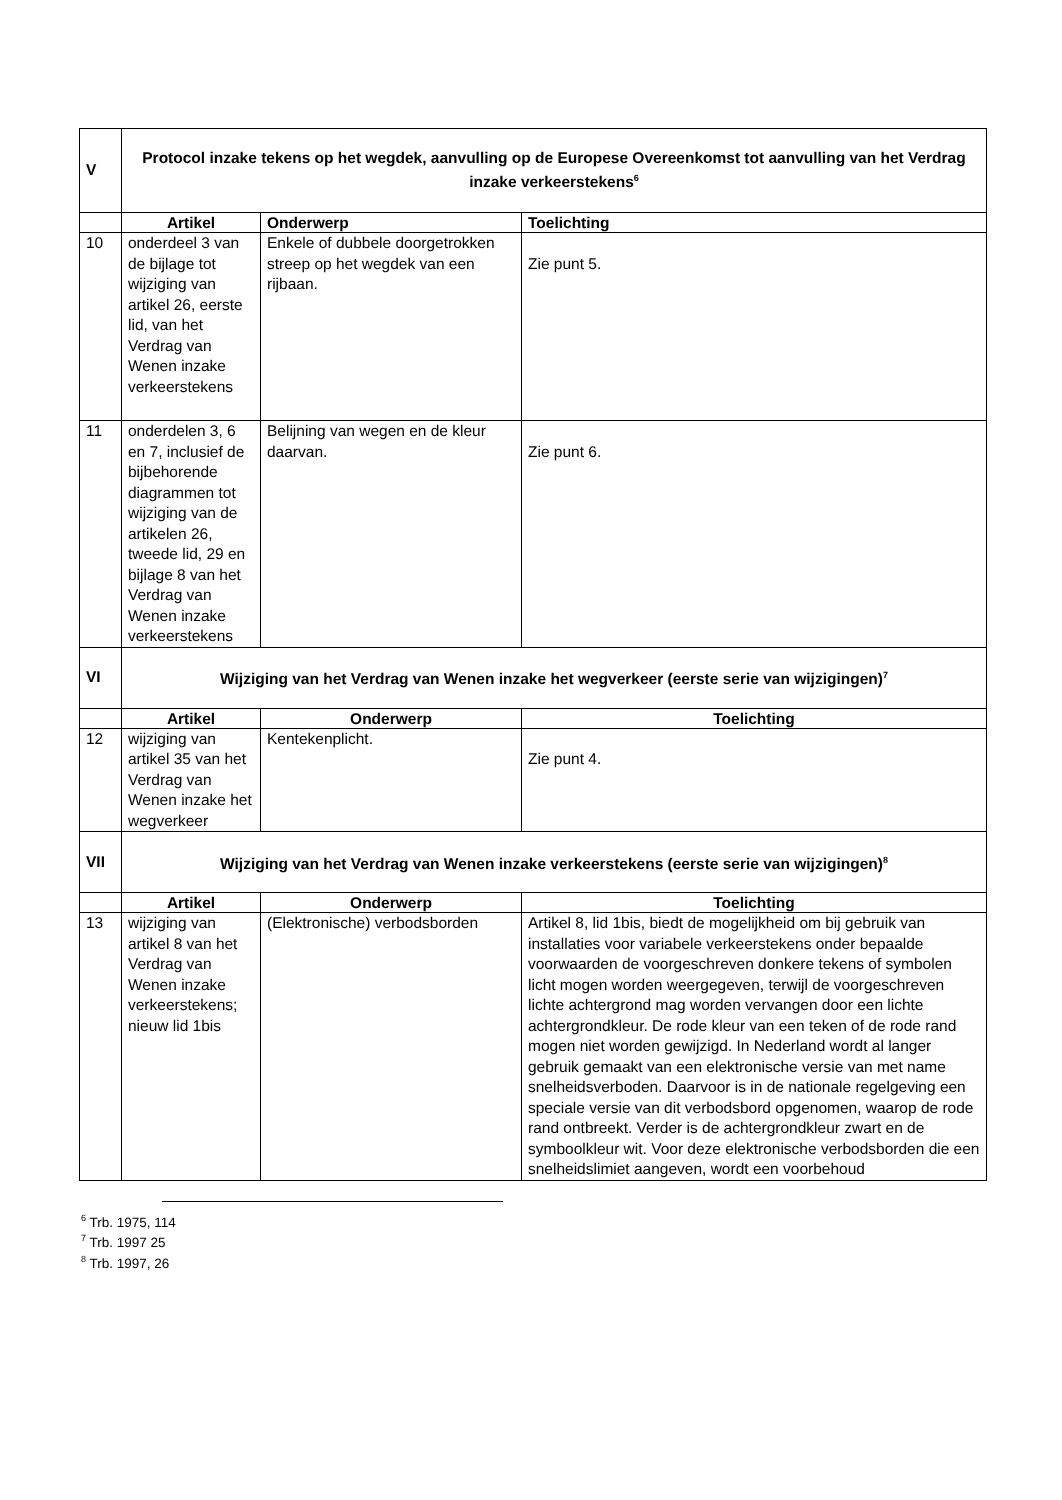| V | Protocol inzake tekens op het wegdek, aanvulling op de Europese Overeenkomst tot aanvulling van het Verdrag inzake verkeerstekens<sup>6</sup> | | |
| | Artikel | Onderwerp | Toelichting |
| 10 | onderdeel 3 van de bijlage tot wijziging van artikel 26, eerste lid, van het Verdrag van Wenen inzake verkeerstekens | Enkele of dubbele doorgetrokken streep op het wegdek van een rijbaan. | Zie punt 5. |
| 11 | onderdelen 3, 6 en 7, inclusief de bijbehorende diagrammen tot wijziging van de artikelen 26, tweede lid, 29 en bijlage 8 van het Verdrag van Wenen inzake verkeerstekens | Belijning van wegen en de kleur daarvan. | Zie punt 6. |
| VI | Wijziging van het Verdrag van Wenen inzake het wegverkeer (eerste serie van wijzigingen)<sup>7</sup> | | |
| | Artikel | Onderwerp | Toelichting |
| 12 | wijziging van artikel 35 van het Verdrag van Wenen inzake het wegverkeer | Kentekenplicht. | Zie punt 4. |
| VII | Wijziging van het Verdrag van Wenen inzake verkeerstekens (eerste serie van wijzigingen)<sup>8</sup> | | |
| | Artikel | Onderwerp | Toelichting |
| 13 | wijziging van artikel 8 van het Verdrag van Wenen inzake verkeerstekens; nieuw lid 1bis | (Elektronische) verbodsborden | Artikel 8, lid 1bis, biedt de mogelijkheid om bij gebruik van installaties voor variabele verkeerstekens onder bepaalde voorwaarden de voorgeschreven donkere tekens of symbolen licht mogen worden weergegeven, terwijl de voorgeschreven lichte achtergrond mag worden vervangen door een lichte achtergrondkleur. De rode kleur van een teken of de rode rand mogen niet worden gewijzigd. In Nederland wordt al langer gebruik gemaakt van een elektronische versie van met name snelheidsverboden. Daarvoor is in de nationale regelgeving een speciale versie van dit verbodsbord opgenomen, waarop de rode rand ontbreekt. Verder is de achtergrondkleur zwart en de symboolkleur wit. Voor deze elektronische verbodsborden die een snelheidslimiet aangeven, wordt een voorbehoud |
<sup>6</sup> Trb. 1975, 114
<sup>7</sup> Trb. 1997 25
<sup>8</sup> Trb. 1997, 26